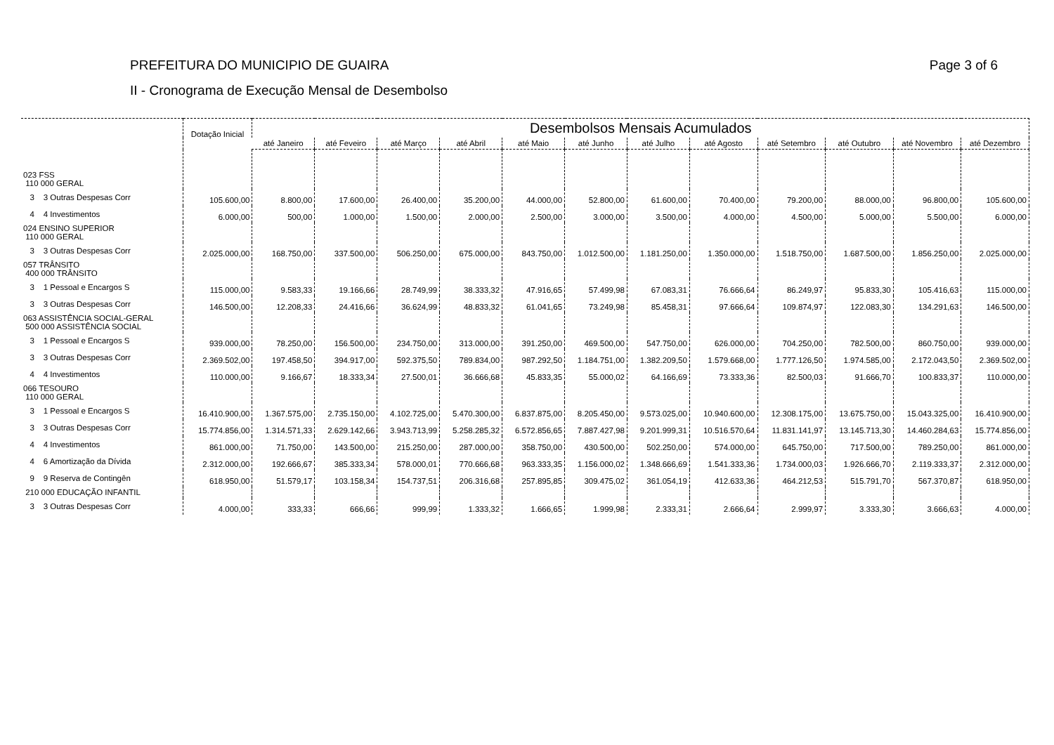PREFEITURA DO MUNICIPIO DE GUAIRA
II - Cronograma de Execução Mensal de Desembolso
Page 3 of 6
| | Dotação Inicial | Desembolsos Mensais Acumulados | | | | | | | | | | | |
| --- | --- | --- | --- | --- | --- | --- | --- | --- | --- | --- | --- | --- | --- |
| | | até Janeiro | até Feveiro | até Março | até Abril | até Maio | até Junho | até Julho | até Agosto | até Setembro | até Outubro | até Novembro | até Dezembro |
| 023 FSS 110 000 GERAL | | | | | | | | | | | | | |
| 3 3 Outras Despesas Corr | 105.600,00 | 8.800,00 | 17.600,00 | 26.400,00 | 35.200,00 | 44.000,00 | 52.800,00 | 61.600,00 | 70.400,00 | 79.200,00 | 88.000,00 | 96.800,00 | 105.600,00 |
| 4 4 Investimentos | 6.000,00 | 500,00 | 1.000,00 | 1.500,00 | 2.000,00 | 2.500,00 | 3.000,00 | 3.500,00 | 4.000,00 | 4.500,00 | 5.000,00 | 5.500,00 | 6.000,00 |
| 024 ENSINO SUPERIOR 110 000 GERAL | | | | | | | | | | | | | |
| 3 3 Outras Despesas Corr | 2.025.000,00 | 168.750,00 | 337.500,00 | 506.250,00 | 675.000,00 | 843.750,00 | 1.012.500,00 | 1.181.250,00 | 1.350.000,00 | 1.518.750,00 | 1.687.500,00 | 1.856.250,00 | 2.025.000,00 |
| 057 TRÂNSITO 400 000 TRÂNSITO | | | | | | | | | | | | | |
| 3 1 Pessoal e Encargos S | 115.000,00 | 9.583,33 | 19.166,66 | 28.749,99 | 38.333,32 | 47.916,65 | 57.499,98 | 67.083,31 | 76.666,64 | 86.249,97 | 95.833,30 | 105.416,63 | 115.000,00 |
| 3 3 Outras Despesas Corr | 146.500,00 | 12.208,33 | 24.416,66 | 36.624,99 | 48.833,32 | 61.041,65 | 73.249,98 | 85.458,31 | 97.666,64 | 109.874,97 | 122.083,30 | 134.291,63 | 146.500,00 |
| 063 ASSISTÊNCIA SOCIAL-GERAL 500 000 ASSISTÊNCIA SOCIAL | | | | | | | | | | | | | |
| 3 1 Pessoal e Encargos S | 939.000,00 | 78.250,00 | 156.500,00 | 234.750,00 | 313.000,00 | 391.250,00 | 469.500,00 | 547.750,00 | 626.000,00 | 704.250,00 | 782.500,00 | 860.750,00 | 939.000,00 |
| 3 3 Outras Despesas Corr | 2.369.502,00 | 197.458,50 | 394.917,00 | 592.375,50 | 789.834,00 | 987.292,50 | 1.184.751,00 | 1.382.209,50 | 1.579.668,00 | 1.777.126,50 | 1.974.585,00 | 2.172.043,50 | 2.369.502,00 |
| 4 4 Investimentos | 110.000,00 | 9.166,67 | 18.333,34 | 27.500,01 | 36.666,68 | 45.833,35 | 55.000,02 | 64.166,69 | 73.333,36 | 82.500,03 | 91.666,70 | 100.833,37 | 110.000,00 |
| 066 TESOURO 110 000 GERAL | | | | | | | | | | | | | |
| 3 1 Pessoal e Encargos S | 16.410.900,00 | 1.367.575,00 | 2.735.150,00 | 4.102.725,00 | 5.470.300,00 | 6.837.875,00 | 8.205.450,00 | 9.573.025,00 | 10.940.600,00 | 12.308.175,00 | 13.675.750,00 | 15.043.325,00 | 16.410.900,00 |
| 3 3 Outras Despesas Corr | 15.774.856,00 | 1.314.571,33 | 2.629.142,66 | 3.943.713,99 | 5.258.285,32 | 6.572.856,65 | 7.887.427,98 | 9.201.999,31 | 10.516.570,64 | 11.831.141,97 | 13.145.713,30 | 14.460.284,63 | 15.774.856,00 |
| 4 4 Investimentos | 861.000,00 | 71.750,00 | 143.500,00 | 215.250,00 | 287.000,00 | 358.750,00 | 430.500,00 | 502.250,00 | 574.000,00 | 645.750,00 | 717.500,00 | 789.250,00 | 861.000,00 |
| 4 6 Amortização da Dívida | 2.312.000,00 | 192.666,67 | 385.333,34 | 578.000,01 | 770.666,68 | 963.333,35 | 1.156.000,02 | 1.348.666,69 | 1.541.333,36 | 1.734.000,03 | 1.926.666,70 | 2.119.333,37 | 2.312.000,00 |
| 9 9 Reserva de Contingên | 618.950,00 | 51.579,17 | 103.158,34 | 154.737,51 | 206.316,68 | 257.895,85 | 309.475,02 | 361.054,19 | 412.633,36 | 464.212,53 | 515.791,70 | 567.370,87 | 618.950,00 |
| 210 000 EDUCAÇÃO INFANTIL | | | | | | | | | | | | | |
| 3 3 Outras Despesas Corr | 4.000,00 | 333,33 | 666,66 | 999,99 | 1.333,32 | 1.666,65 | 1.999,98 | 2.333,31 | 2.666,64 | 2.999,97 | 3.333,30 | 3.666,63 | 4.000,00 |